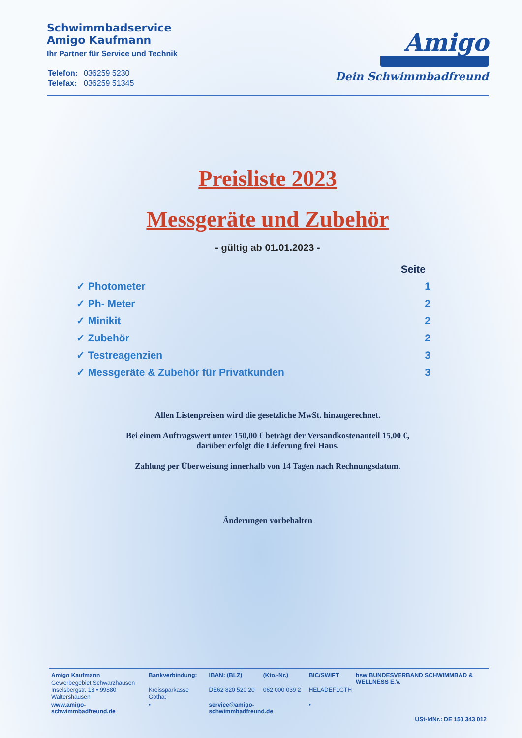Schwimmbadservice
Amigo Kaufmann
Ihr Partner für Service und Technik
| Telefon: | 036259 5230 |
| Telefax: | 036259 51345 |
Amigo
Dein Schwimmbadfreund
Preisliste 2023
Messgeräte und Zubehör
- gültig ab 01.01.2023 -
Seite
✓ Photometer 1
✓ Ph- Meter 2
✓ Minikit 2
✓ Zubehör 2
✓ Testreagenzien 3
✓ Messgeräte & Zubehör für Privatkunden 3
Allen Listenpreisen wird die gesetzliche MwSt. hinzugerechnet.
Bei einem Auftragswert unter 150,00 € beträgt der Versandkostenanteil 15,00 €,
darüber erfolgt die Lieferung frei Haus.
Zahlung per Überweisung innerhalb von 14 Tagen nach Rechnungsdatum.
Änderungen vorbehalten
| Amigo Kaufmann | Bankverbindung: | IBAN: (BLZ) | (Kto.-Nr.) | BIC/SWIFT | bsw BUNDESVERBAND SCHWIMMBAD & WELLNESS E.V. |
| Gewerbegebiet Schwarzhausen Inselsbergstr. 18 • 99880 Waltershausen | Kreissparkasse Gotha: | DE62 820 520 20 | 062 000 039 2 | HELADEF1GTH | |
| www.amigo-schwimmbadfreund.de | • | service@amigo-schwimmbadfreund.de | | • | |
| USt-IdNr.: DE 150 343 012 | | | | | |